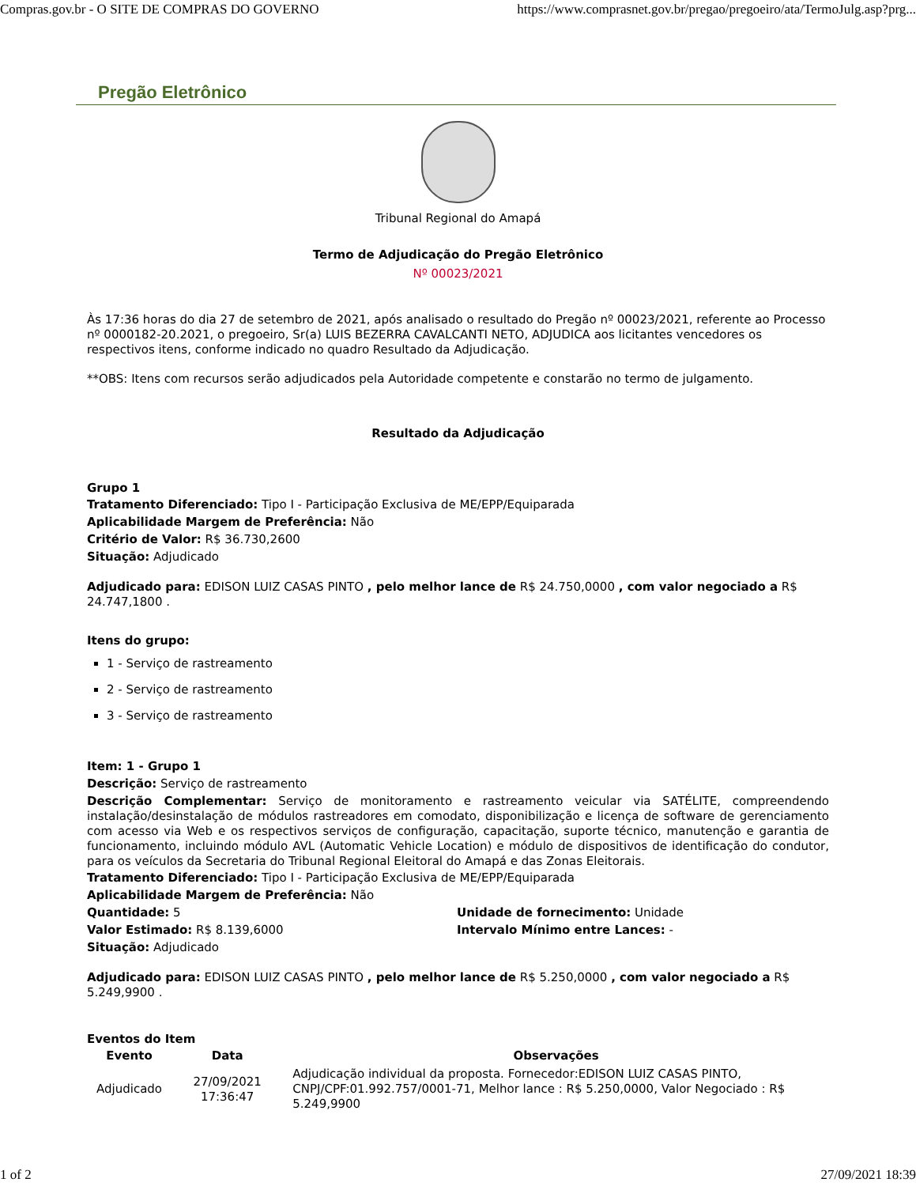Compras.gov.br - O SITE DE COMPRAS DO GOVERNO https://www.comprasnet.gov.br/pregao/pregoeiro/ata/TermoJulg.asp?prg...
Pregão Eletrônico
Tribunal Regional do Amapá
Termo de Adjudicação do Pregão Eletrônico
Nº 00023/2021
Às 17:36 horas do dia 27 de setembro de 2021, após analisado o resultado do Pregão nº 00023/2021, referente ao Processo nº 0000182-20.2021, o pregoeiro, Sr(a) LUIS BEZERRA CAVALCANTI NETO, ADJUDICA aos licitantes vencedores os respectivos itens, conforme indicado no quadro Resultado da Adjudicação.
**OBS: Itens com recursos serão adjudicados pela Autoridade competente e constarão no termo de julgamento.
Resultado da Adjudicação
Grupo 1
Tratamento Diferenciado: Tipo I - Participação Exclusiva de ME/EPP/Equiparada
Aplicabilidade Margem de Preferência: Não
Critério de Valor: R$ 36.730,2600
Situação: Adjudicado
Adjudicado para: EDISON LUIZ CASAS PINTO , pelo melhor lance de R$ 24.750,0000 , com valor negociado a R$ 24.747,1800 .
Itens do grupo:
1 - Serviço de rastreamento
2 - Serviço de rastreamento
3 - Serviço de rastreamento
Item: 1 - Grupo 1
Descrição: Serviço de rastreamento
Descrição Complementar: Serviço de monitoramento e rastreamento veicular via SATÉLITE, compreendendo instalação/desinstalação de módulos rastreadores em comodato, disponibilização e licença de software de gerenciamento com acesso via Web e os respectivos serviços de configuração, capacitação, suporte técnico, manutenção e garantia de funcionamento, incluindo módulo AVL (Automatic Vehicle Location) e módulo de dispositivos de identificação do condutor, para os veículos da Secretaria do Tribunal Regional Eleitoral do Amapá e das Zonas Eleitorais.
Tratamento Diferenciado: Tipo I - Participação Exclusiva de ME/EPP/Equiparada
Aplicabilidade Margem de Preferência: Não
Quantidade: 5
Valor Estimado: R$ 8.139,6000
Situação: Adjudicado
Unidade de fornecimento: Unidade
Intervalo Mínimo entre Lances: -
Adjudicado para: EDISON LUIZ CASAS PINTO , pelo melhor lance de R$ 5.250,0000 , com valor negociado a R$ 5.249,9900 .
Eventos do Item
| Evento | Data | Observações |
| --- | --- | --- |
| Adjudicado | 27/09/2021 17:36:47 | Adjudicação individual da proposta. Fornecedor:EDISON LUIZ CASAS PINTO, CNPJ/CPF:01.992.757/0001-71, Melhor lance : R$ 5.250,0000, Valor Negociado : R$ 5.249,9900 |
1 of 2 27/09/2021 18:39